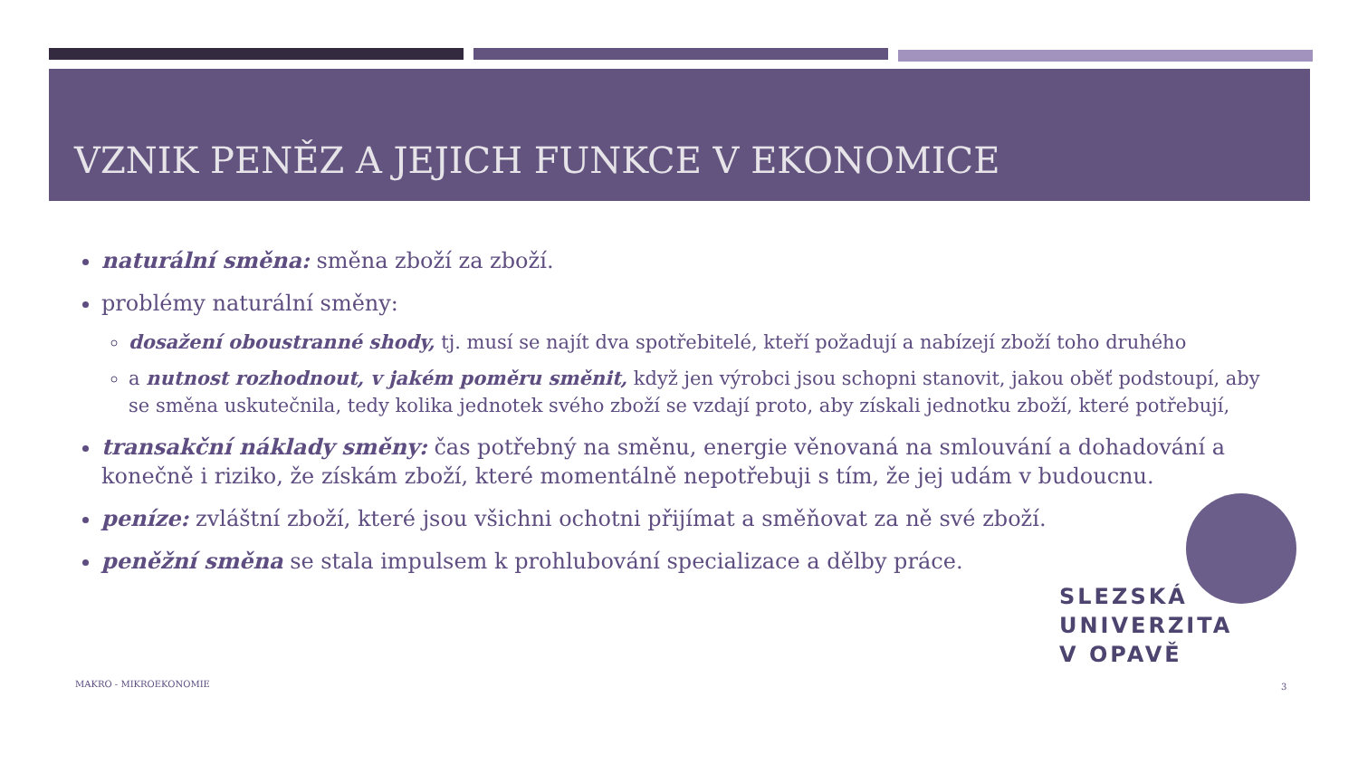VZNIK PENĚZ A JEJICH FUNKCE V EKONOMICE
naturální směna: směna zboží za zboží.
problémy naturální směny:
dosažení oboustranné shody, tj. musí se najít dva spotřebitelé, kteří požadují a nabízejí zboží toho druhého
a nutnost rozhodnout, v jakém poměru směnit, když jen výrobci jsou schopni stanovit, jakou oběť podstoupí, aby se směna uskutečnila, tedy kolika jednotek svého zboží se vzdají proto, aby získali jednotku zboží, které potřebují,
transakční náklady směny: čas potřebný na směnu, energie věnovaná na smlouvání a dohadování a konečně i riziko, že získám zboží, které momentálně nepotřebuji s tím, že jej udám v budoucnu.
peníze: zvláštní zboží, které jsou všichni ochotni přijímat a směňovat za ně své zboží.
peněžní směna se stala impulsem k prohlubování specializace a dělby práce.
SLEZSKÁ
UNIVERZITA
V OPAVĚ
MAKRO - MIKROEKONOMIE 3